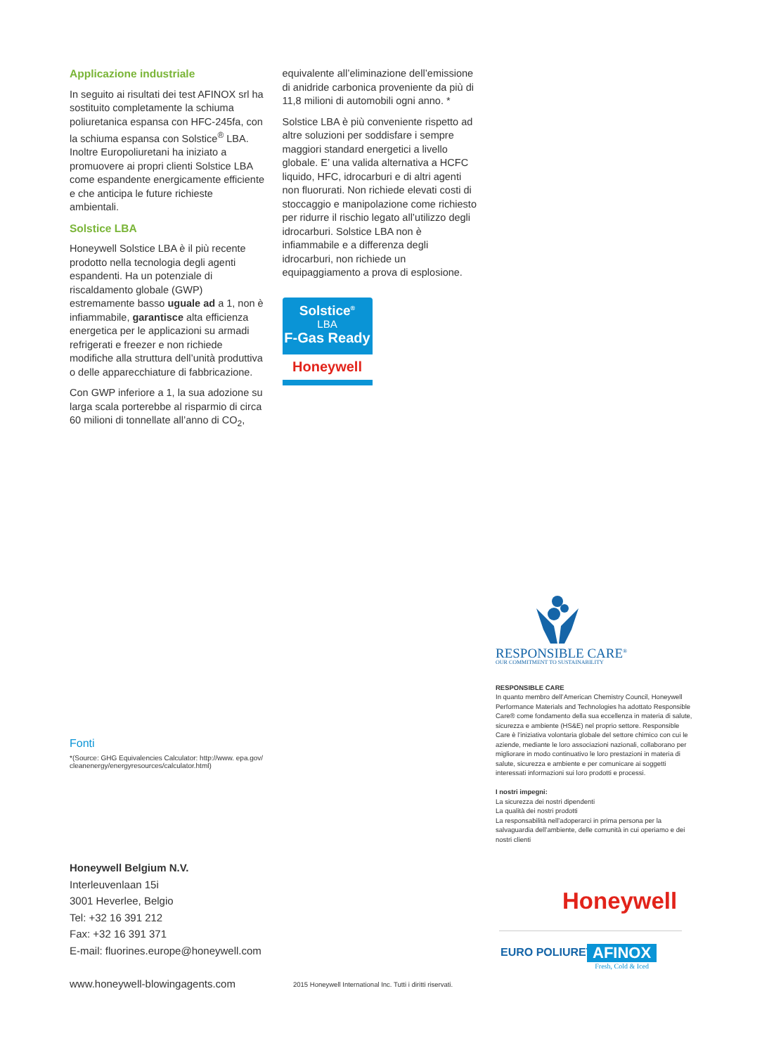Applicazione industriale
In seguito ai risultati dei test AFINOX srl ha sostituito completamente la schiuma poliuretanica espansa con HFC-245fa, con la schiuma espansa con Solstice<sup>®</sup> LBA. Inoltre Europoliuretani ha iniziato a promuovere ai propri clienti Solstice LBA come espandente energicamente efficiente e che anticipa le future richieste ambientali.
Solstice LBA
Honeywell Solstice LBA è il più recente prodotto nella tecnologia degli agenti espandenti. Ha un potenziale di riscaldamento globale (GWP) estremamente basso uguale ad a 1, non è infiammabile, garantisce alta efficienza energetica per le applicazioni su armadi refrigerati e freezer e non richiede modifiche alla struttura dell’unità produttiva o delle apparecchiature di fabbricazione.
Con GWP inferiore a 1, la sua adozione su larga scala porterebbe al risparmio di circa 60 milioni di tonnellate all’anno di CO<sub>2</sub>,
equivalente all’eliminazione dell’emissione di anidride carbonica proveniente da più di 11,8 milioni di automobili ogni anno. *
Solstice LBA è più conveniente rispetto ad altre soluzioni per soddisfare i sempre maggiori standard energetici a livello globale. E’ una valida alternativa a HCFC liquido, HFC, idrocarburi e di altri agenti non fluorurati. Non richiede elevati costi di stoccaggio e manipolazione come richiesto per ridurre il rischio legato all’utilizzo degli idrocarburi. Solstice LBA non è infiammabile e a differenza degli idrocarburi, non richiede un equipaggiamento a prova di esplosione.
Solstice<sup>®</sup>
LBA
F-Gas Ready
Honeywell
Fonti
*(Source: GHG Equivalencies Calculator: http://www. epa.gov/ cleanenergy/energyresources/calculator.html)
Honeywell Belgium N.V.
Interleuvenlaan 15i
3001 Heverlee, Belgio
Tel: +32 16 391 212
Fax: +32 16 391 371
E-mail: fluorines.europe@honeywell.com
RESPONSIBLE CARE<sup>®</sup>
OUR COMMITMENT TO SUSTAINABILITY
RESPONSIBLE CARE
In quanto membro dell’American Chemistry Council, Honeywell Performance Materials and Technologies ha adottato Responsible Care® come fondamento della sua eccellenza in materia di salute, sicurezza e ambiente (HS&E) nel proprio settore. Responsible Care è l’iniziativa volontaria globale del settore chimico con cui le aziende, mediante le loro associazioni nazionali, collaborano per migliorare in modo continuativo le loro prestazioni in materia di salute, sicurezza e ambiente e per comunicare ai soggetti interessati informazioni sui loro prodotti e processi.
I nostri impegni:
La sicurezza dei nostri dipendenti
La qualità dei nostri prodotti
La responsabilità nell’adoperarci in prima persona per la salvaguardia dell’ambiente, delle comunità in cui operiamo e dei nostri clienti
Honeywell
EURO POLIURETANI
AFINOX
Fresh, Cold & Iced
www.honeywell-blowingagents.com
2015 Honeywell International Inc. Tutti i diritti riservati.